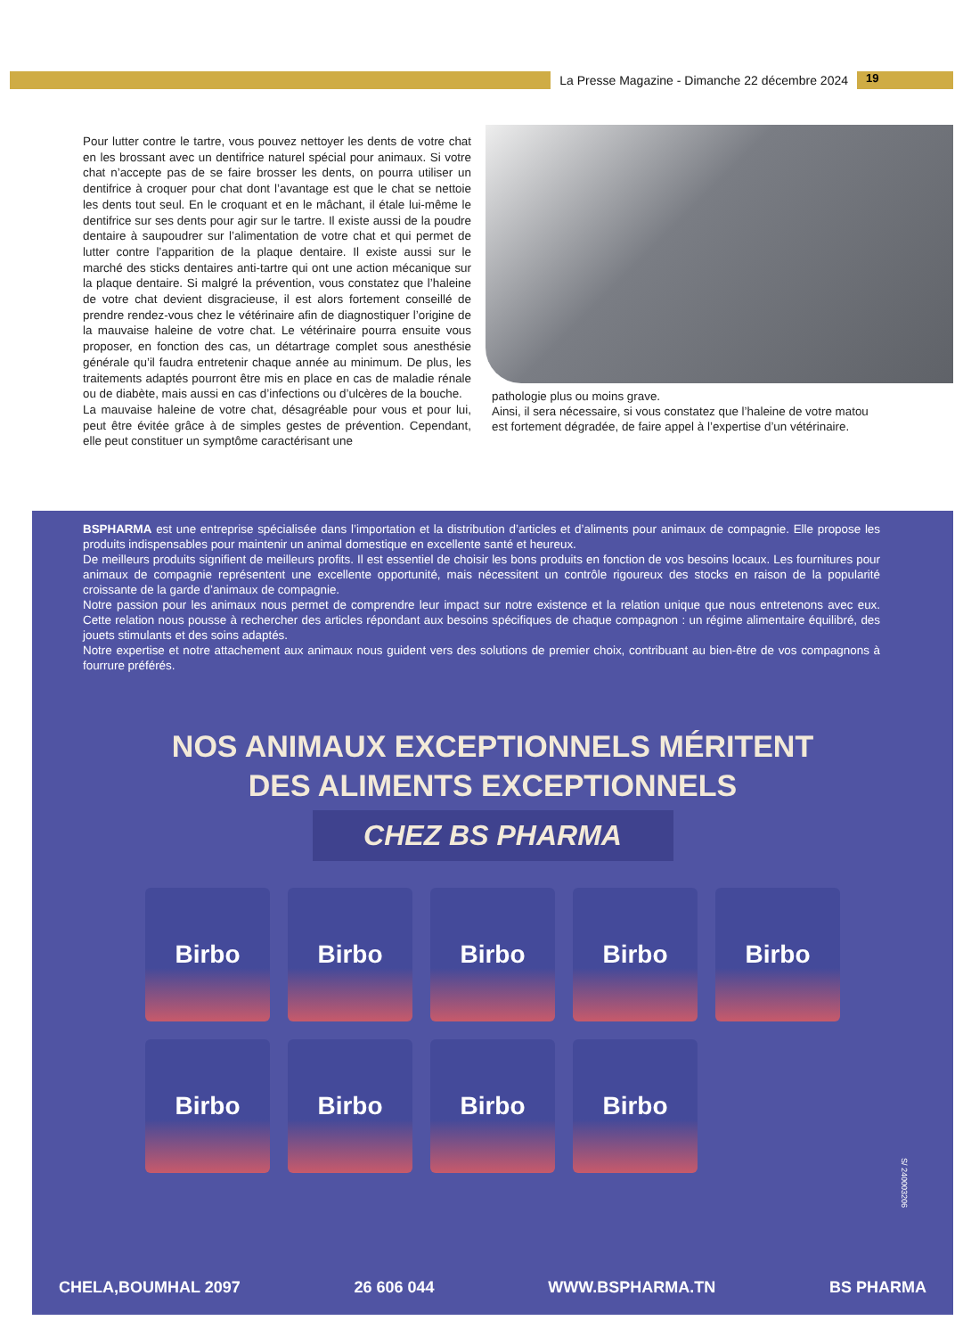La Presse Magazine - Dimanche 22 décembre 2024
19
Pour lutter contre le tartre, vous pouvez nettoyer les dents de votre chat en les brossant avec un dentifrice naturel spécial pour animaux. Si votre chat n’accepte pas de se faire brosser les dents, on pourra utiliser un dentifrice à croquer pour chat dont l’avantage est que le chat se nettoie les dents tout seul. En le croquant et en le mâchant, il étale lui-même le dentifrice sur ses dents pour agir sur le tartre. Il existe aussi de la poudre dentaire à saupoudrer sur l’alimentation de votre chat et qui permet de lutter contre l’apparition de la plaque dentaire. Il existe aussi sur le marché des sticks dentaires anti-tartre qui ont une action mécanique sur la plaque dentaire. Si malgré la prévention, vous constatez que l’haleine de votre chat devient disgracieuse, il est alors fortement conseillé de prendre rendez-vous chez le vétérinaire afin de diagnostiquer l’origine de la mauvaise haleine de votre chat. Le vétérinaire pourra ensuite vous proposer, en fonction des cas, un détartrage complet sous anesthésie générale qu’il faudra entretenir chaque année au minimum. De plus, les traitements adaptés pourront être mis en place en cas de maladie rénale ou de diabète, mais aussi en cas d’infections ou d’ulcères de la bouche.
La mauvaise haleine de votre chat, désagréable pour vous et pour lui, peut être évitée grâce à de simples gestes de prévention. Cependant, elle peut constituer un symptôme caractérisant une
pathologie plus ou moins grave.
Ainsi, il sera nécessaire, si vous constatez que l’haleine de votre matou est fortement dégradée, de faire appel à l’expertise d’un vétérinaire.
BSPHARMA est une entreprise spécialisée dans l’importation et la distribution d’articles et d’aliments pour animaux de compagnie. Elle propose les produits indispensables pour maintenir un animal domestique en excellente santé et heureux.
De meilleurs produits signifient de meilleurs profits. Il est essentiel de choisir les bons produits en fonction de vos besoins locaux. Les fournitures pour animaux de compagnie représentent une excellente opportunité, mais nécessitent un contrôle rigoureux des stocks en raison de la popularité croissante de la garde d’animaux de compagnie.
Notre passion pour les animaux nous permet de comprendre leur impact sur notre existence et la relation unique que nous entretenons avec eux. Cette relation nous pousse à rechercher des articles répondant aux besoins spécifiques de chaque compagnon : un régime alimentaire équilibré, des jouets stimulants et des soins adaptés.
Notre expertise et notre attachement aux animaux nous guident vers des solutions de premier choix, contribuant au bien-être de vos compagnons à fourrure préférés.
NOS ANIMAUX EXCEPTIONNELS MÉRITENT
DES ALIMENTS EXCEPTIONNELS
CHEZ BS PHARMA
Birbo
Birbo
Birbo
Birbo
Birbo
Birbo
Birbo
Birbo
Birbo
CHELA,BOUMHAL 2097 26 606 044 WWW.BSPHARMA.TN BS PHARMA
S/ 240003206